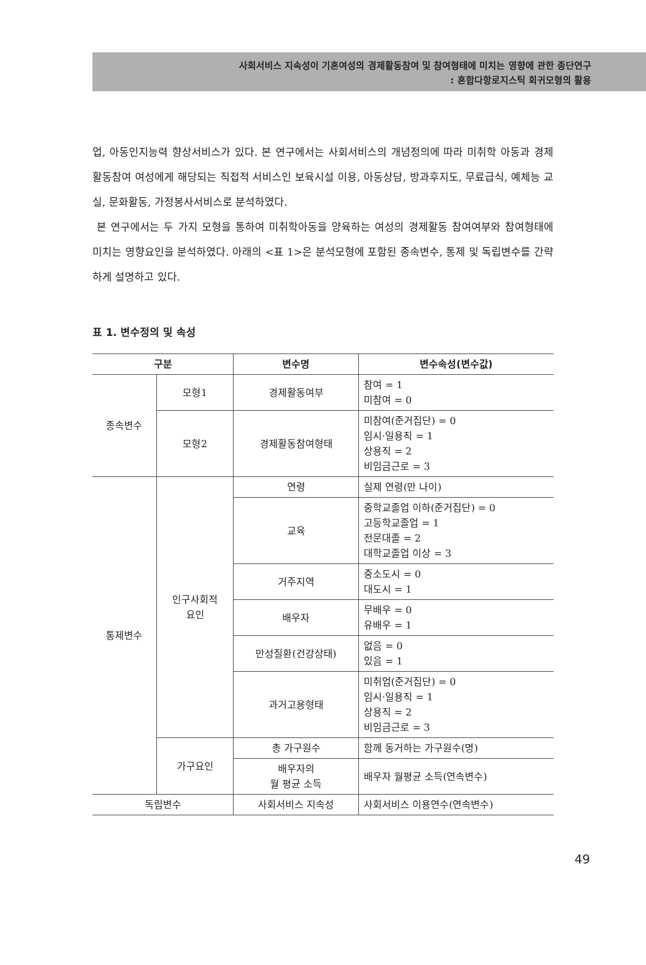사회서비스 지속성이 기혼여성의 경제활동참여 및 참여형태에 미치는 영향에 관한 종단연구
: 혼합다항로지스틱 회귀모형의 활용
업, 아동인지능력 향상서비스가 있다. 본 연구에서는 사회서비스의 개념정의에 따라 미취학 아동과 경제활동참여 여성에게 해당되는 직접적 서비스인 보육시설 이용, 아동상담, 방과후지도, 무료급식, 예체능 교실, 문화활동, 가정봉사서비스로 분석하였다.
본 연구에서는 두 가지 모형을 통하여 미취학아동을 양육하는 여성의 경제활동 참여여부와 참여형태에 미치는 영향요인을 분석하였다. 아래의 <표 1>은 분석모형에 포함된 종속변수, 통제 및 독립변수를 간략하게 설명하고 있다.
표 1. 변수정의 및 속성
| 구분 | | 변수명 | 변수속성(변수값) |
| --- | --- | --- | --- |
| 종속변수 | 모형1 | 경제활동여부 | 참여 = 1 미참여 = 0 |
| | 모형2 | 경제활동참여형태 | 미참여(준거집단) = 0 임시·일용직 = 1 상용직 = 2 비임금근로 = 3 |
| 통제변수 | 인구사회적 요인 | 연령 | 실제 연령(만 나이) |
| | | 교육 | 중학교졸업 이하(준거집단) = 0 고등학교졸업 = 1 전문대졸 = 2 대학교졸업 이상 = 3 |
| | | 거주지역 | 중소도시 = 0 대도시 = 1 |
| | | 배우자 | 무배우 = 0 유배우 = 1 |
| | | 만성질환(건강상태) | 없음 = 0 있음 = 1 |
| | | 과거고용형태 | 미취업(준거집단) = 0 임시·일용직 = 1 상용직 = 2 비임금근로 = 3 |
| | 가구요인 | 총 가구원수 | 함께 동거하는 가구원수(명) |
| | | 배우자의 월 평균 소득 | 배우자 월평균 소득(연속변수) |
| 독립변수 | | 사회서비스 지속성 | 사회서비스 이용연수(연속변수) |
49